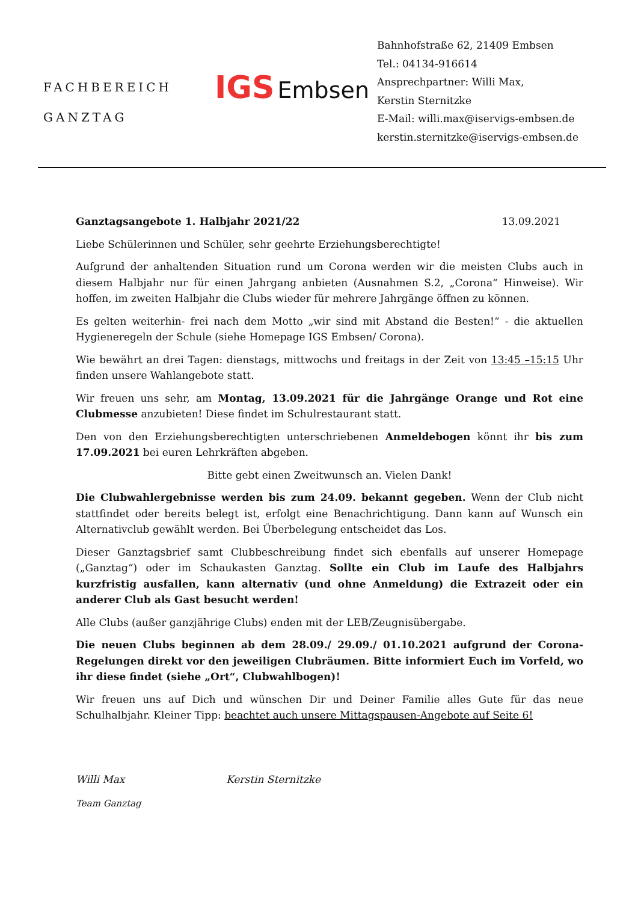FACHBEREICH
GANZTAG
IGS Embsen
Bahnhofstraße 62, 21409 Embsen
Tel.: 04134-916614
Ansprechpartner: Willi Max,
Kerstin Sternitzke
E-Mail: willi.max@iservigs-embsen.de
kerstin.sternitzke@iservigs-embsen.de
Ganztagsangebote 1. Halbjahr 2021/22 13.09.2021
Liebe Schülerinnen und Schüler, sehr geehrte Erziehungsberechtigte!
Aufgrund der anhaltenden Situation rund um Corona werden wir die meisten Clubs auch in diesem Halbjahr nur für einen Jahrgang anbieten (Ausnahmen S.2, „Corona“ Hinweise). Wir hoffen, im zweiten Halbjahr die Clubs wieder für mehrere Jahrgänge öffnen zu können.
Es gelten weiterhin- frei nach dem Motto „wir sind mit Abstand die Besten!“ - die aktuellen Hygieneregeln der Schule (siehe Homepage IGS Embsen/ Corona).
Wie bewährt an drei Tagen: dienstags, mittwochs und freitags in der Zeit von 13:45 –15:15 Uhr finden unsere Wahlangebote statt.
Wir freuen uns sehr, am Montag, 13.09.2021 für die Jahrgänge Orange und Rot eine Clubmesse anzubieten! Diese findet im Schulrestaurant statt.
Den von den Erziehungsberechtigten unterschriebenen Anmeldebogen könnt ihr bis zum 17.09.2021 bei euren Lehrkräften abgeben.
Bitte gebt einen Zweitwunsch an. Vielen Dank!
Die Clubwahlergebnisse werden bis zum 24.09. bekannt gegeben. Wenn der Club nicht stattfindet oder bereits belegt ist, erfolgt eine Benachrichtigung. Dann kann auf Wunsch ein Alternativclub gewählt werden. Bei Überbelegung entscheidet das Los.
Dieser Ganztagsbrief samt Clubbeschreibung findet sich ebenfalls auf unserer Homepage („Ganztag“) oder im Schaukasten Ganztag. Sollte ein Club im Laufe des Halbjahrs kurzfristig ausfallen, kann alternativ (und ohne Anmeldung) die Extrazeit oder ein anderer Club als Gast besucht werden!
Alle Clubs (außer ganzjährige Clubs) enden mit der LEB/Zeugnisübergabe.
Die neuen Clubs beginnen ab dem 28.09./ 29.09./ 01.10.2021 aufgrund der Corona- Regelungen direkt vor den jeweiligen Clubräumen. Bitte informiert Euch im Vorfeld, wo ihr diese findet (siehe „Ort“, Clubwahlbogen)!
Wir freuen uns auf Dich und wünschen Dir und Deiner Familie alles Gute für das neue Schulhalbjahr. Kleiner Tipp: beachtet auch unsere Mittagspausen-Angebote auf Seite 6!
Willi Max Kerstin Sternitzke
Team Ganztag